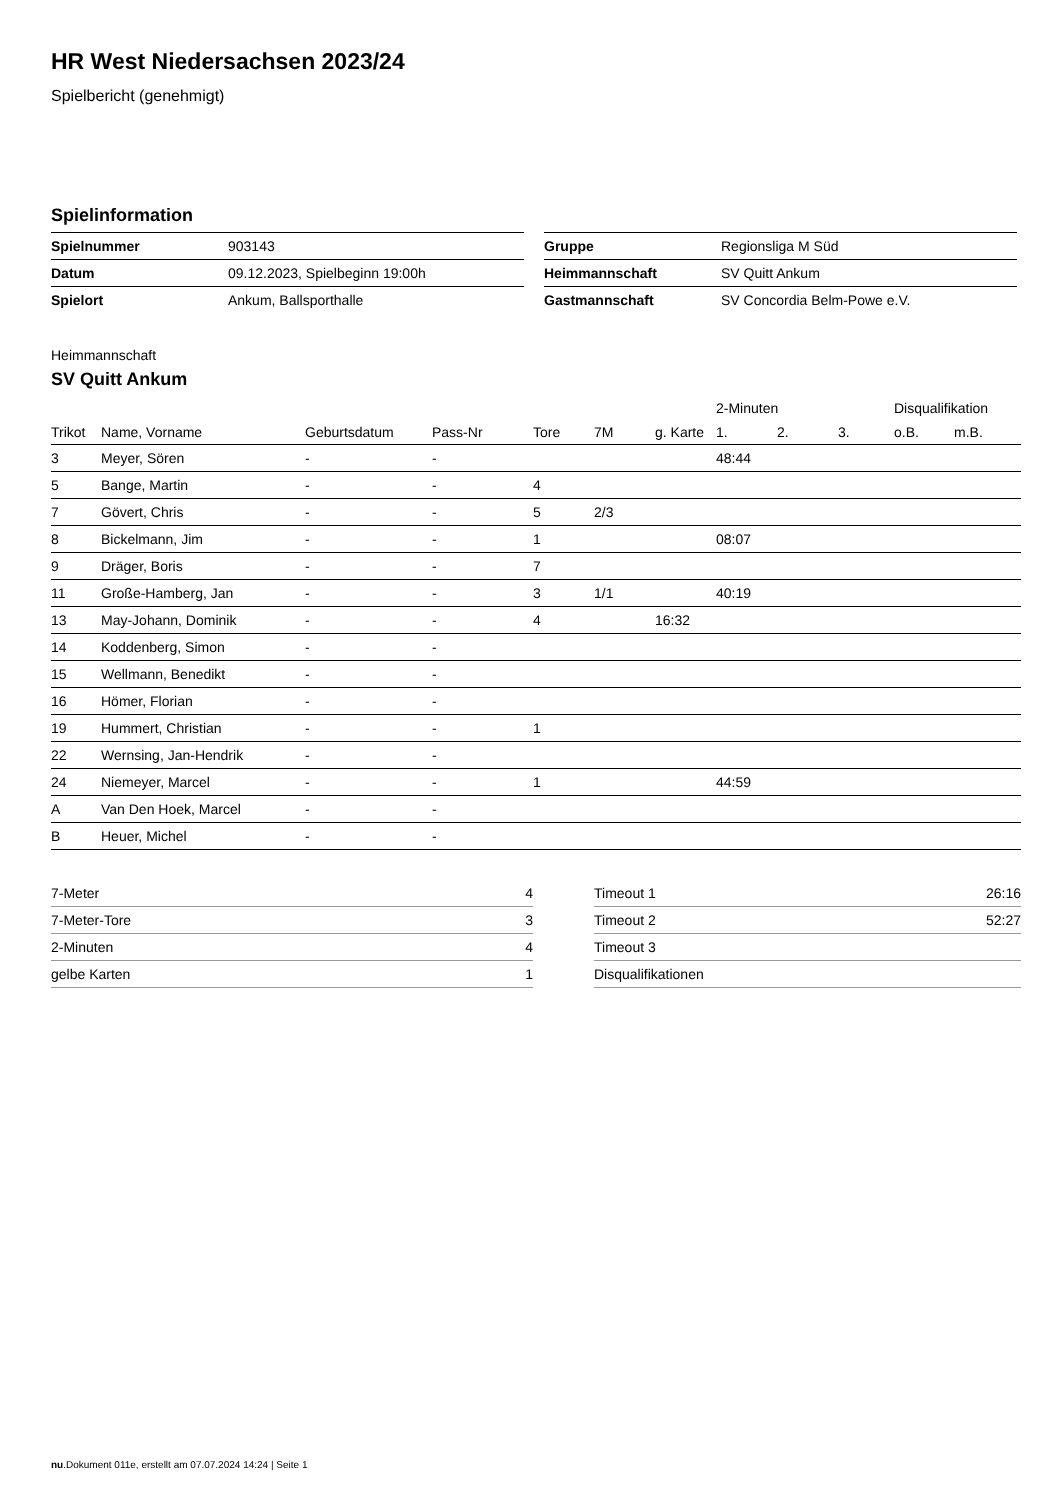HR West Niedersachsen 2023/24
Spielbericht (genehmigt)
Spielinformation
| Spielnummer | 903143 |
| Datum | 09.12.2023, Spielbeginn 19:00h |
| Spielort | Ankum, Ballsporthalle |
| Gruppe | Regionsliga M Süd |
| Heimmannschaft | SV Quitt Ankum |
| Gastmannschaft | SV Concordia Belm-Powe e.V. |
Heimmannschaft
SV Quitt Ankum
| | | | | | | | 2-Minuten | | | Disqualifikation | |
| --- | --- | --- | --- | --- | --- | --- | --- | --- | --- | --- | --- |
| Trikot | Name, Vorname | Geburtsdatum | Pass-Nr | Tore | 7M | g. Karte | 1. | 2. | 3. | o.B. | m.B. |
| 3 | Meyer, Sören | - | - | | | | 48:44 | | | | |
| 5 | Bange, Martin | - | - | 4 | | | | | | | |
| 7 | Gövert, Chris | - | - | 5 | 2/3 | | | | | | |
| 8 | Bickelmann, Jim | - | - | 1 | | | 08:07 | | | | |
| 9 | Dräger, Boris | - | - | 7 | | | | | | | |
| 11 | Große-Hamberg, Jan | - | - | 3 | 1/1 | | 40:19 | | | | |
| 13 | May-Johann, Dominik | - | - | 4 | | 16:32 | | | | | |
| 14 | Koddenberg, Simon | - | - | | | | | | | | |
| 15 | Wellmann, Benedikt | - | - | | | | | | | | |
| 16 | Hömer, Florian | - | - | | | | | | | | |
| 19 | Hummert, Christian | - | - | 1 | | | | | | | |
| 22 | Wernsing, Jan-Hendrik | - | - | | | | | | | | |
| 24 | Niemeyer, Marcel | - | - | 1 | | | 44:59 | | | | |
| A | Van Den Hoek, Marcel | - | - | | | | | | | | |
| B | Heuer, Michel | - | - | | | | | | | | |
| 7-Meter | 4 |
| 7-Meter-Tore | 3 |
| 2-Minuten | 4 |
| gelbe Karten | 1 |
| Timeout 1 | 26:16 |
| Timeout 2 | 52:27 |
| Timeout 3 | |
| Disqualifikationen | |
nu.Dokument 011e, erstellt am 07.07.2024 14:24 | Seite 1